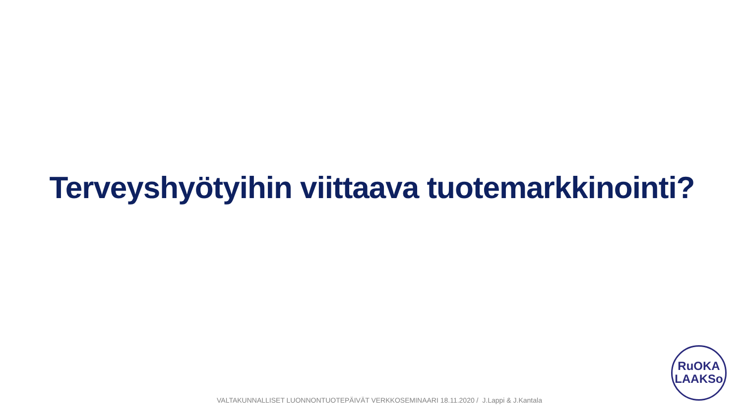Terveyshyötyihin viittaava tuotemarkkinointi?
VALTAKUNNALLISET LUONNONTUOTEPÄIVÄT VERKKOSEMINAARI 18.11.2020 / J.Lappi & J.Kantala
RuOKA
LAAKSo